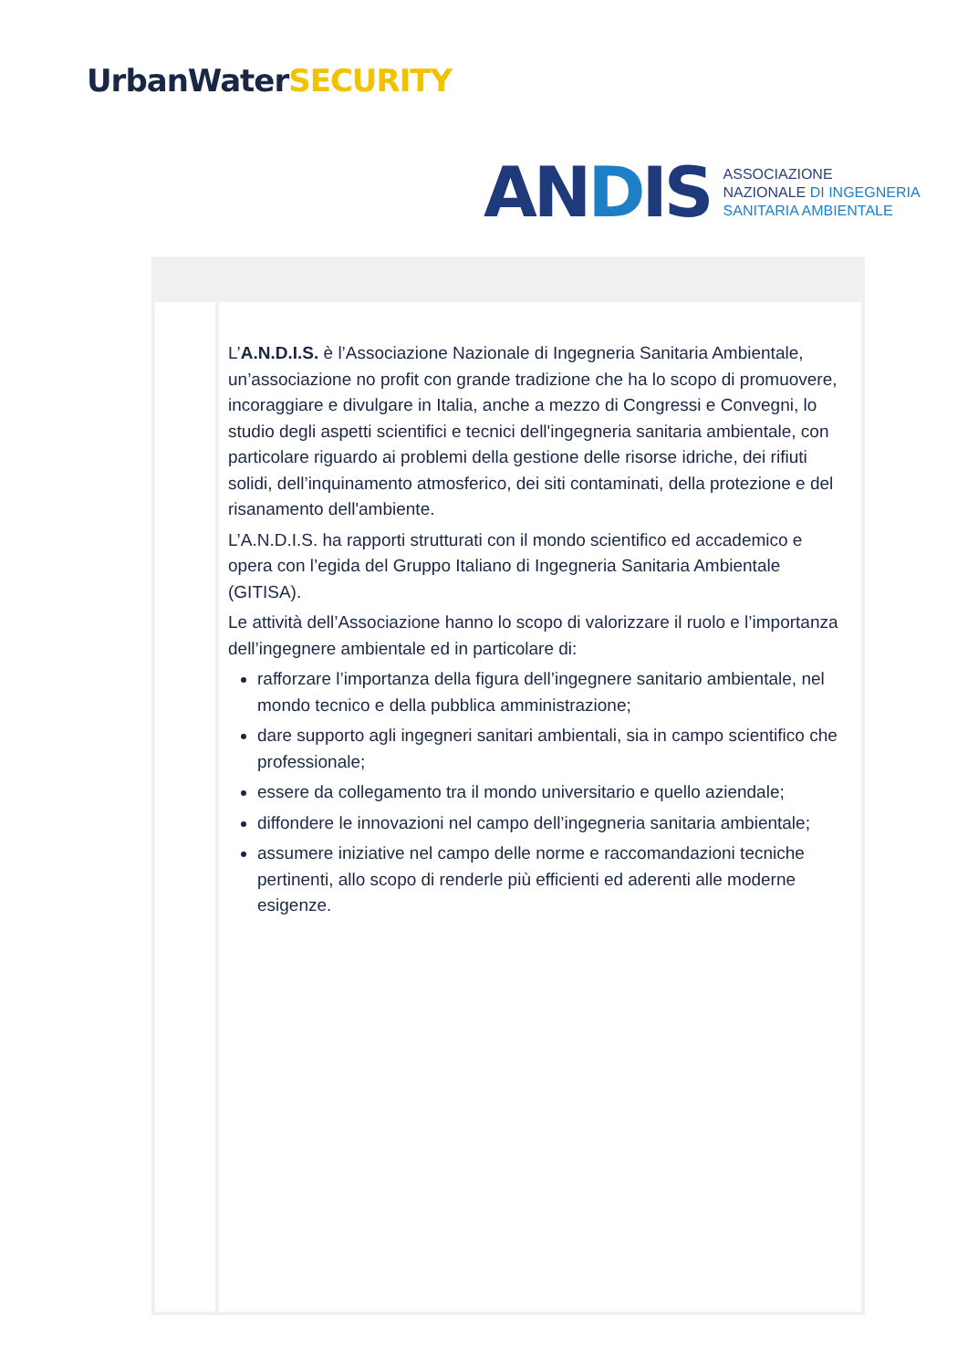UrbanWaterSECURITY
ANDIS
ASSOCIAZIONE
NAZIONALE DI INGEGNERIA
SANITARIA AMBIENTALE
L’A.N.D.I.S. è l’Associazione Nazionale di Ingegneria Sanitaria Ambientale, un’associazione no profit con grande tradizione che ha lo scopo di promuovere, incoraggiare e divulgare in Italia, anche a mezzo di Congressi e Convegni, lo studio degli aspetti scientifici e tecnici dell'ingegneria sanitaria ambientale, con particolare riguardo ai problemi della gestione delle risorse idriche, dei rifiuti solidi, dell’inquinamento atmosferico, dei siti contaminati, della protezione e del risanamento dell'ambiente.
L’A.N.D.I.S. ha rapporti strutturati con il mondo scientifico ed accademico e opera con l’egida del Gruppo Italiano di Ingegneria Sanitaria Ambientale (GITISA).
Le attività dell’Associazione hanno lo scopo di valorizzare il ruolo e l’importanza dell’ingegnere ambientale ed in particolare di:
rafforzare l’importanza della figura dell’ingegnere sanitario ambientale, nel mondo tecnico e della pubblica amministrazione;
dare supporto agli ingegneri sanitari ambientali, sia in campo scientifico che professionale;
essere da collegamento tra il mondo universitario e quello aziendale;
diffondere le innovazioni nel campo dell’ingegneria sanitaria ambientale;
assumere iniziative nel campo delle norme e raccomandazioni tecniche pertinenti, allo scopo di renderle più efficienti ed aderenti alle moderne esigenze.